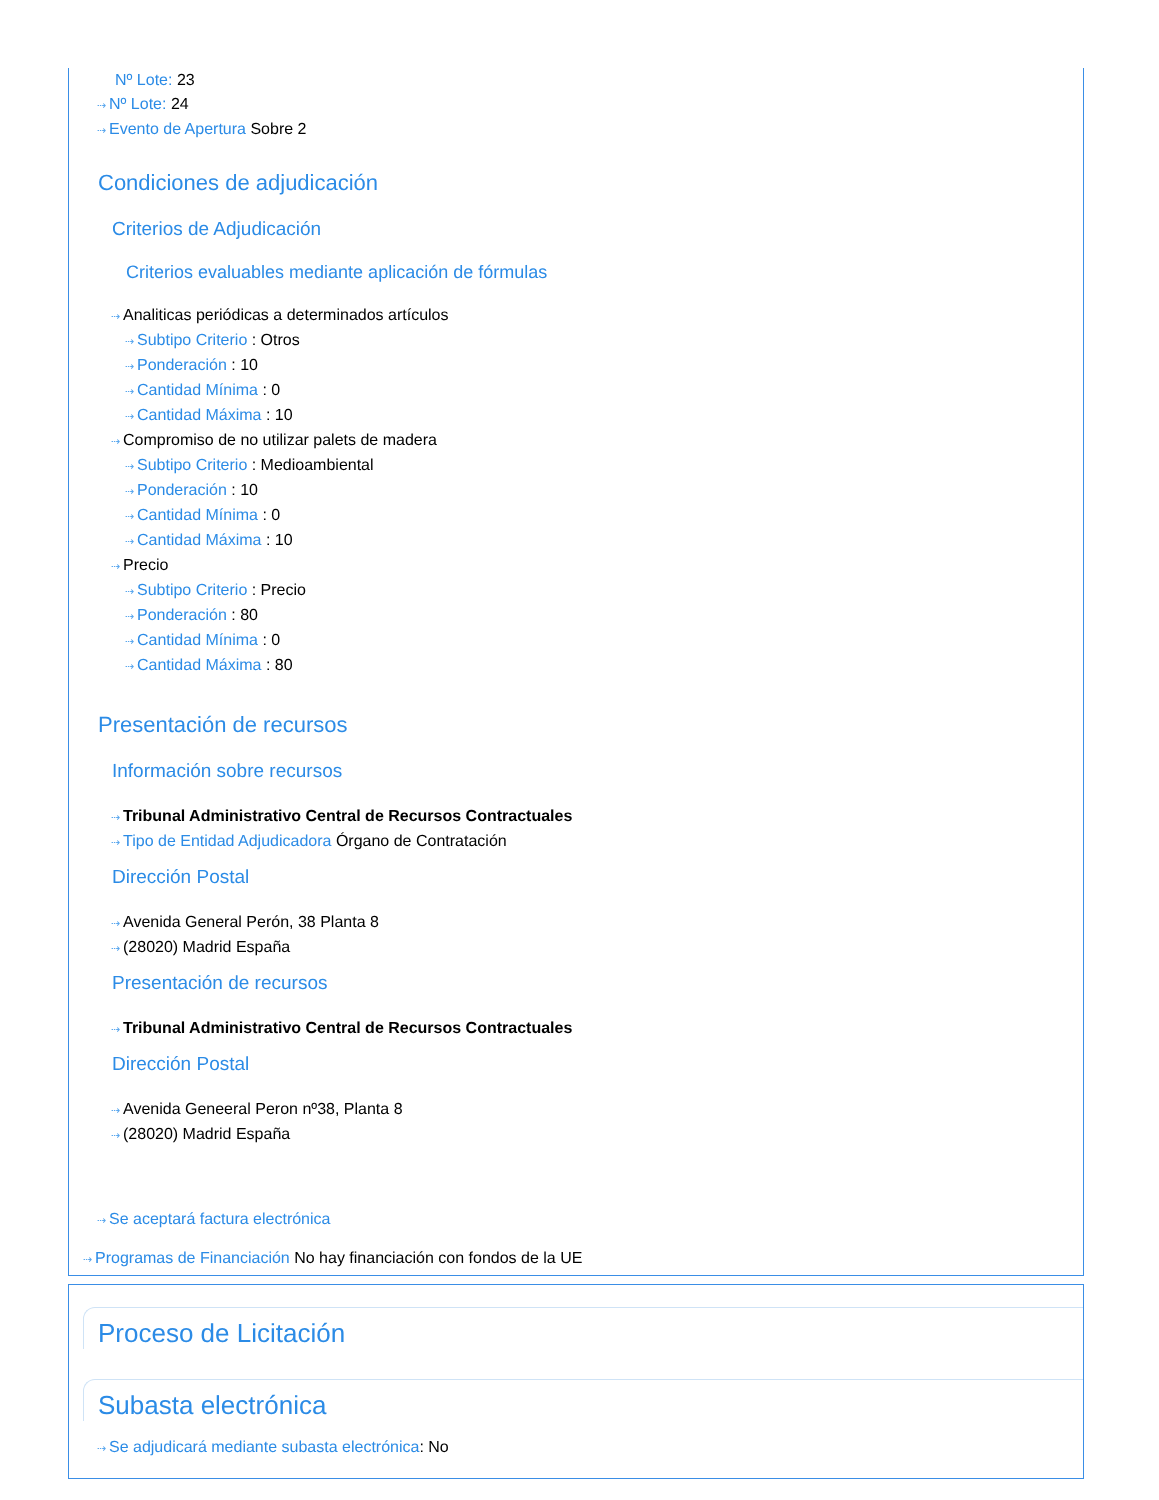Nº Lote: 23
⇢ Nº Lote: 24
⇢ Evento de Apertura Sobre 2
Condiciones de adjudicación
Criterios de Adjudicación
Criterios evaluables mediante aplicación de fórmulas
⇢ Analiticas periódicas a determinados artículos
⇢ Subtipo Criterio : Otros
⇢ Ponderación : 10
⇢ Cantidad Mínima : 0
⇢ Cantidad Máxima : 10
⇢ Compromiso de no utilizar palets de madera
⇢ Subtipo Criterio : Medioambiental
⇢ Ponderación : 10
⇢ Cantidad Mínima : 0
⇢ Cantidad Máxima : 10
⇢ Precio
⇢ Subtipo Criterio : Precio
⇢ Ponderación : 80
⇢ Cantidad Mínima : 0
⇢ Cantidad Máxima : 80
Presentación de recursos
Información sobre recursos
⇢ Tribunal Administrativo Central de Recursos Contractuales
⇢ Tipo de Entidad Adjudicadora Órgano de Contratación
Dirección Postal
⇢ Avenida General Perón, 38 Planta 8
⇢ (28020) Madrid España
Presentación de recursos
⇢ Tribunal Administrativo Central de Recursos Contractuales
Dirección Postal
⇢ Avenida Geneeral Peron nº38, Planta 8
⇢ (28020) Madrid España
⇢ Se aceptará factura electrónica
⇢ Programas de Financiación No hay financiación con fondos de la UE
Proceso de Licitación
Subasta electrónica
⇢ Se adjudicará mediante subasta electrónica: No